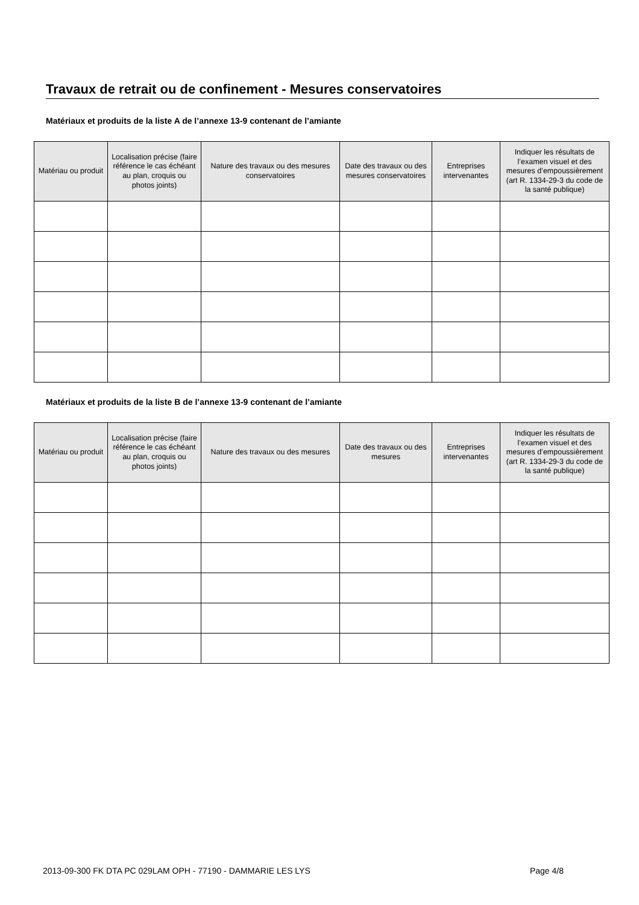Travaux de retrait ou de confinement - Mesures conservatoires
Matériaux et produits de la liste A de l’annexe 13-9 contenant de l’amiante
| Matériau ou produit | Localisation précise (faire référence le cas échéant au plan, croquis ou photos joints) | Nature des travaux ou des mesures conservatoires | Date des travaux ou des mesures conservatoires | Entreprises intervenantes | Indiquer les résultats de l’examen visuel et des mesures d’empoussièrement (art R. 1334-29-3 du code de la santé publique) |
| --- | --- | --- | --- | --- | --- |
Matériaux et produits de la liste B de l’annexe 13-9 contenant de l’amiante
| Matériau ou produit | Localisation précise (faire référence le cas échéant au plan, croquis ou photos joints) | Nature des travaux ou des mesures | Date des travaux ou des mesures | Entreprises intervenantes | Indiquer les résultats de l’examen visuel et des mesures d’empoussièrement (art R. 1334-29-3 du code de la santé publique) |
| --- | --- | --- | --- | --- | --- |
2013-09-300 FK DTA PC 029LAM OPH - 77190 - DAMMARIE LES LYS Page 4/8